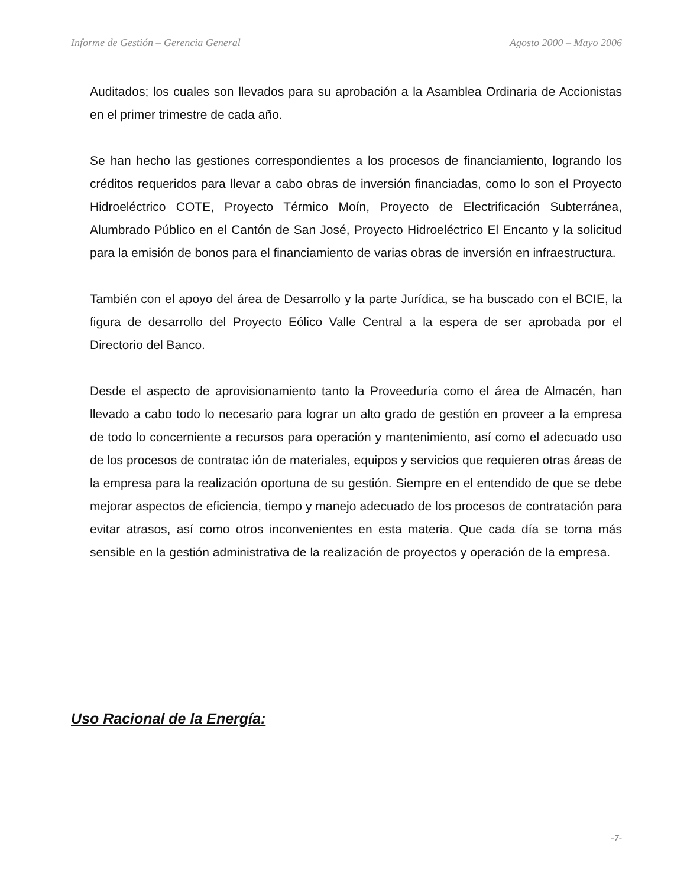Informe de Gestión – Gerencia General Agosto 2000 – Mayo 2006
Auditados; los cuales son llevados para su aprobación a la Asamblea Ordinaria de Accionistas en el primer trimestre de cada año.
Se han hecho las gestiones correspondientes a los procesos de financiamiento, logrando los créditos requeridos para llevar a cabo obras de inversión financiadas, como lo son el Proyecto Hidroeléctrico COTE, Proyecto Térmico Moín, Proyecto de Electrificación Subterránea, Alumbrado Público en el Cantón de San José, Proyecto Hidroeléctrico El Encanto y la solicitud para la emisión de bonos para el financiamiento de varias obras de inversión en infraestructura.
También con el apoyo del área de Desarrollo y la parte Jurídica, se ha buscado con el BCIE, la figura de desarrollo del Proyecto Eólico Valle Central a la espera de ser aprobada por el Directorio del Banco.
Desde el aspecto de aprovisionamiento tanto la Proveeduría como el área de Almacén, han llevado a cabo todo lo necesario para lograr un alto grado de gestión en proveer a la empresa de todo lo concerniente a recursos para operación y mantenimiento, así como el adecuado uso de los procesos de contratac ión de materiales, equipos y servicios que requieren otras áreas de la empresa para la realización oportuna de su gestión. Siempre en el entendido de que se debe mejorar aspectos de eficiencia, tiempo y manejo adecuado de los procesos de contratación para evitar atrasos, así como otros inconvenientes en esta materia. Que cada día se torna más sensible en la gestión administrativa de la realización de proyectos y operación de la empresa.
Uso Racional de la Energía:
-7-